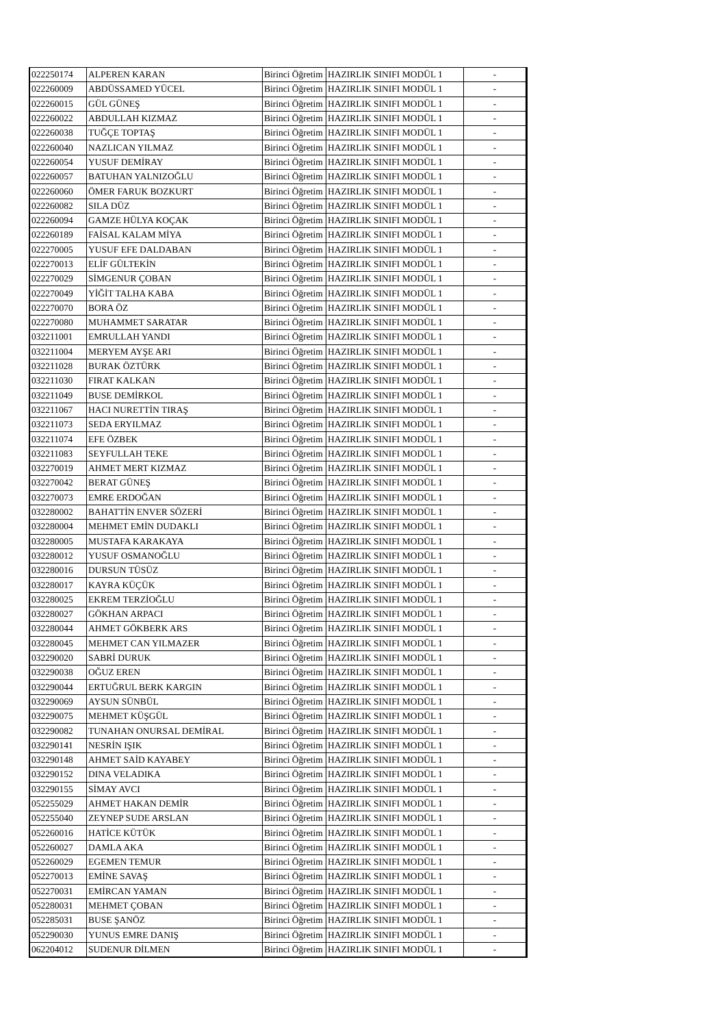| 022250174 | ALPEREN KARAN | Birinci Öğretim | HAZIRLIK SINIFI MODÜL 1 | - |
| 022260009 | ABDÜSSAMED YÜCEL | Birinci Öğretim | HAZIRLIK SINIFI MODÜL 1 | - |
| 022260015 | GÜL GÜNEŞ | Birinci Öğretim | HAZIRLIK SINIFI MODÜL 1 | - |
| 022260022 | ABDULLAH KIZMAZ | Birinci Öğretim | HAZIRLIK SINIFI MODÜL 1 | - |
| 022260038 | TUĞÇE TOPTAŞ | Birinci Öğretim | HAZIRLIK SINIFI MODÜL 1 | - |
| 022260040 | NAZLICAN YILMAZ | Birinci Öğretim | HAZIRLIK SINIFI MODÜL 1 | - |
| 022260054 | YUSUF DEMİRAY | Birinci Öğretim | HAZIRLIK SINIFI MODÜL 1 | - |
| 022260057 | BATUHAN YALNIZOĞLU | Birinci Öğretim | HAZIRLIK SINIFI MODÜL 1 | - |
| 022260060 | ÖMER FARUK BOZKURT | Birinci Öğretim | HAZIRLIK SINIFI MODÜL 1 | - |
| 022260082 | SILA DÜZ | Birinci Öğretim | HAZIRLIK SINIFI MODÜL 1 | - |
| 022260094 | GAMZE HÜLYA KOÇAK | Birinci Öğretim | HAZIRLIK SINIFI MODÜL 1 | - |
| 022260189 | FAİSAL KALAM MİYA | Birinci Öğretim | HAZIRLIK SINIFI MODÜL 1 | - |
| 022270005 | YUSUF EFE DALDABAN | Birinci Öğretim | HAZIRLIK SINIFI MODÜL 1 | - |
| 022270013 | ELİF GÜLTEKİN | Birinci Öğretim | HAZIRLIK SINIFI MODÜL 1 | - |
| 022270029 | SİMGENUR ÇOBAN | Birinci Öğretim | HAZIRLIK SINIFI MODÜL 1 | - |
| 022270049 | YİĞİT TALHA KABA | Birinci Öğretim | HAZIRLIK SINIFI MODÜL 1 | - |
| 022270070 | BORA ÖZ | Birinci Öğretim | HAZIRLIK SINIFI MODÜL 1 | - |
| 022270080 | MUHAMMET SARATAR | Birinci Öğretim | HAZIRLIK SINIFI MODÜL 1 | - |
| 032211001 | EMRULLAH YANDI | Birinci Öğretim | HAZIRLIK SINIFI MODÜL 1 | - |
| 032211004 | MERYEM AYŞE ARI | Birinci Öğretim | HAZIRLIK SINIFI MODÜL 1 | - |
| 032211028 | BURAK ÖZTÜRK | Birinci Öğretim | HAZIRLIK SINIFI MODÜL 1 | - |
| 032211030 | FIRAT KALKAN | Birinci Öğretim | HAZIRLIK SINIFI MODÜL 1 | - |
| 032211049 | BUSE DEMİRKOL | Birinci Öğretim | HAZIRLIK SINIFI MODÜL 1 | - |
| 032211067 | HACI NURETTİN TIRAŞ | Birinci Öğretim | HAZIRLIK SINIFI MODÜL 1 | - |
| 032211073 | SEDA ERYILMAZ | Birinci Öğretim | HAZIRLIK SINIFI MODÜL 1 | - |
| 032211074 | EFE ÖZBEK | Birinci Öğretim | HAZIRLIK SINIFI MODÜL 1 | - |
| 032211083 | SEYFULLAH TEKE | Birinci Öğretim | HAZIRLIK SINIFI MODÜL 1 | - |
| 032270019 | AHMET MERT KIZMAZ | Birinci Öğretim | HAZIRLIK SINIFI MODÜL 1 | - |
| 032270042 | BERAT GÜNEŞ | Birinci Öğretim | HAZIRLIK SINIFI MODÜL 1 | - |
| 032270073 | EMRE ERDOĞAN | Birinci Öğretim | HAZIRLIK SINIFI MODÜL 1 | - |
| 032280002 | BAHATTİN ENVER SÖZERİ | Birinci Öğretim | HAZIRLIK SINIFI MODÜL 1 | - |
| 032280004 | MEHMET EMİN DUDAKLI | Birinci Öğretim | HAZIRLIK SINIFI MODÜL 1 | - |
| 032280005 | MUSTAFA KARAKAYA | Birinci Öğretim | HAZIRLIK SINIFI MODÜL 1 | - |
| 032280012 | YUSUF OSMANOĞLU | Birinci Öğretim | HAZIRLIK SINIFI MODÜL 1 | - |
| 032280016 | DURSUN TÜSÜZ | Birinci Öğretim | HAZIRLIK SINIFI MODÜL 1 | - |
| 032280017 | KAYRA KÜÇÜK | Birinci Öğretim | HAZIRLIK SINIFI MODÜL 1 | - |
| 032280025 | EKREM TERZİOĞLU | Birinci Öğretim | HAZIRLIK SINIFI MODÜL 1 | - |
| 032280027 | GÖKHAN ARPACI | Birinci Öğretim | HAZIRLIK SINIFI MODÜL 1 | - |
| 032280044 | AHMET GÖKBERK ARS | Birinci Öğretim | HAZIRLIK SINIFI MODÜL 1 | - |
| 032280045 | MEHMET CAN YILMAZER | Birinci Öğretim | HAZIRLIK SINIFI MODÜL 1 | - |
| 032290020 | SABRİ DURUK | Birinci Öğretim | HAZIRLIK SINIFI MODÜL 1 | - |
| 032290038 | OĞUZ EREN | Birinci Öğretim | HAZIRLIK SINIFI MODÜL 1 | - |
| 032290044 | ERTUĞRUL BERK KARGIN | Birinci Öğretim | HAZIRLIK SINIFI MODÜL 1 | - |
| 032290069 | AYSUN SÜNBÜL | Birinci Öğretim | HAZIRLIK SINIFI MODÜL 1 | - |
| 032290075 | MEHMET KÜŞGÜL | Birinci Öğretim | HAZIRLIK SINIFI MODÜL 1 | - |
| 032290082 | TUNAHAN ONURSAL DEMİRAL | Birinci Öğretim | HAZIRLIK SINIFI MODÜL 1 | - |
| 032290141 | NESRİN IŞIK | Birinci Öğretim | HAZIRLIK SINIFI MODÜL 1 | - |
| 032290148 | AHMET SAİD KAYABEY | Birinci Öğretim | HAZIRLIK SINIFI MODÜL 1 | - |
| 032290152 | DINA VELADIKA | Birinci Öğretim | HAZIRLIK SINIFI MODÜL 1 | - |
| 032290155 | SİMAY AVCI | Birinci Öğretim | HAZIRLIK SINIFI MODÜL 1 | - |
| 052255029 | AHMET HAKAN DEMİR | Birinci Öğretim | HAZIRLIK SINIFI MODÜL 1 | - |
| 052255040 | ZEYNEP SUDE ARSLAN | Birinci Öğretim | HAZIRLIK SINIFI MODÜL 1 | - |
| 052260016 | HATİCE KÜTÜK | Birinci Öğretim | HAZIRLIK SINIFI MODÜL 1 | - |
| 052260027 | DAMLA AKA | Birinci Öğretim | HAZIRLIK SINIFI MODÜL 1 | - |
| 052260029 | EGEMEN TEMUR | Birinci Öğretim | HAZIRLIK SINIFI MODÜL 1 | - |
| 052270013 | EMİNE SAVAŞ | Birinci Öğretim | HAZIRLIK SINIFI MODÜL 1 | - |
| 052270031 | EMİRCAN YAMAN | Birinci Öğretim | HAZIRLIK SINIFI MODÜL 1 | - |
| 052280031 | MEHMET ÇOBAN | Birinci Öğretim | HAZIRLIK SINIFI MODÜL 1 | - |
| 052285031 | BUSE ŞANÖZ | Birinci Öğretim | HAZIRLIK SINIFI MODÜL 1 | - |
| 052290030 | YUNUS EMRE DANIŞ | Birinci Öğretim | HAZIRLIK SINIFI MODÜL 1 | - |
| 062204012 | SUDENUR DİLMEN | Birinci Öğretim | HAZIRLIK SINIFI MODÜL 1 | - |